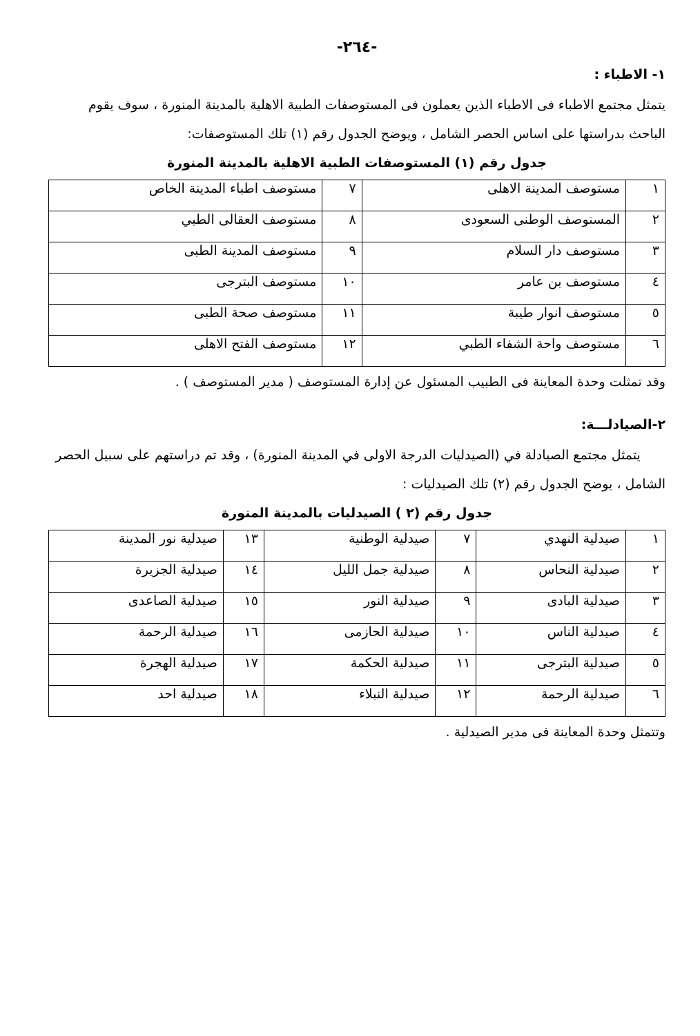-٢٦٤-
١- الاطباء :
يتمثل مجتمع الاطباء فى الاطباء الذين يعملون فى المستوصفات الطبية الاهلية بالمدينة المنورة ، سوف يقوم الباحث بدراستها على اساس الحصر الشامل ، ويوضح الجدول رقم (١) تلك المستوصفات:
جدول رقم (١) المستوصفات الطبية الاهلية بالمدينة المنورة
| ١ | مستوصف المدينة الاهلى | ٧ | مستوصف اطباء المدينة الخاص |
| ٢ | المستوصف الوطنى السعودى | ٨ | مستوصف العقالى الطبي |
| ٣ | مستوصف دار السلام | ٩ | مستوصف المدينة الطبى |
| ٤ | مستوصف بن عامر | ١٠ | مستوصف البترجى |
| ٥ | مستوصف انوار طيبة | ١١ | مستوصف صحة الطبى |
| ٦ | مستوصف واحة الشفاء الطبي | ١٢ | مستوصف الفتح الاهلى |
وقد تمثلت وحدة المعاينة فى الطبيب المسئول عن إدارة المستوصف ( مدير المستوصف ) .
٢-الصيادلـــة:
يتمثل مجتمع الصيادلة في (الصيدليات الدرجة الاولى في المدينة المنورة) ، وقد تم دراستهم على سبيل الحصر الشامل ، يوضح الجدول رقم (٢) تلك الصيدليات :
جدول رقم (٢ ) الصيدليات بالمدينة المنورة
| ١ | صيدلية النهدي | ٧ | صيدلية الوطنية | ١٣ | صيدلية نور المدينة |
| ٢ | صيدلية النحاس | ٨ | صيدلية جمل الليل | ١٤ | صيدلية الجزيرة |
| ٣ | صيدلية البادى | ٩ | صيدلية النور | ١٥ | صيدلية الصاعدى |
| ٤ | صيدلية الناس | ١٠ | صيدلية الحازمى | ١٦ | صيدلية الرحمة |
| ٥ | صيدلية البترجى | ١١ | صيدلية الحكمة | ١٧ | صيدلية الهجرة |
| ٦ | صيدلية الرحمة | ١٢ | صيدلية النبلاء | ١٨ | صيدلية احد |
وتتمثل وحدة المعاينة فى مدير الصيدلية .